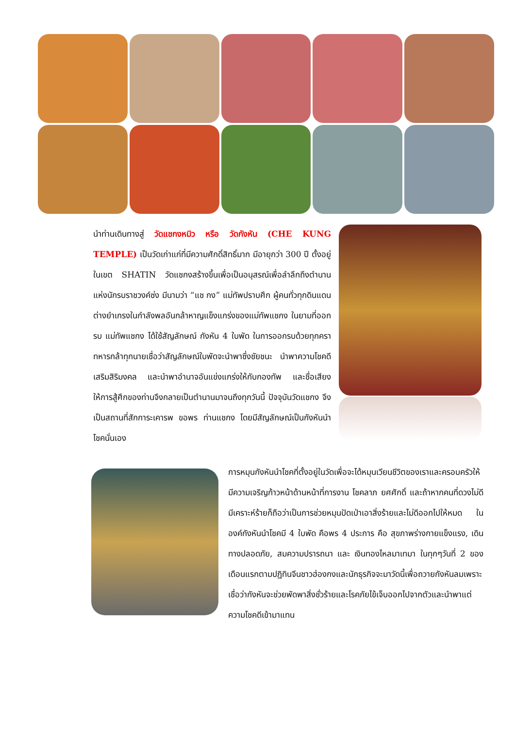นำท่านเดินทางสู่ วัดแชกงหมิว หรือ วัดกังหัน (CHE KUNG TEMPLE) เป็นวัดเก่าแก่ที่มีความศักดิ์สิทธิ์มาก มีอายุกว่า 300 ปี ตั้งอยู่ในเขต SHATIN วัดแชกงสร้างขึ้นเพื่อเป็นอนุสรณ์เพื่อลำลึกถึงตำนานแห่งนักรบราชวงค์ซ่ง มีนามว่า “แช กง” แม่ทัพปราบศึก ผู้คนทั่วทุกดินแดนต่างยำเกรงในกำลังพลอันกล้าหาญแข็งแกร่งของแม่ทัพแชกง ในยามที่ออกรบ แม่ทัพแชกง ได้ใช้สัญลักษณ์ กังหัน 4 ใบพัด ในการออกรบด้วยทุกครา ทหารกล้าทุกนายเชื่อว่าสัญลักษณ์ใบพัดจะนำพาซึ่งชัยชนะ นำพาความโชคดี เสริมสิริมงคล และนำพาอำนาจอันแข่งแกร่งให้กับกองทัพ และชื่อเสียงให้การสู้ศึกของท่านจึงกลายเป็นตำนานมาจนถึงทุกวันนี้ ปัจจุบันวัดแชกง จึงเป็นสถานที่สักการะเคารพ ขอพร ท่านแชกง โดยมีสัญลักษณ์เป็นกังหันนำโชคนั่นเอง
การหมุนกังหันนำโชคที่ตั้งอยู่ในวัดเพื่อจะได้หมุนเวียนชีวิตของเราและครอบครัวให้มีความเจริญก้าวหน้าด้านหน้าที่การงาน โชคลาภ ยศศักดิ์ และถ้าหากคนที่ดวงไม่ดีมีเคราะห์ร้ายก็ถือว่าเป็นการช่วยหมุนปัดเป่าเอาสิ่งร้ายและไม่ดีออกไปให้หมด ในองค์กังหันนำโชคมี 4 ใบพัด คือพร 4 ประการ คือ สุขภาพร่างกายแข็งแรง, เดินทางปลอดภัย, สมความปรารถนา และ เงินทองไหลมาเทมา ในทุกๆวันที่ 2 ของเดือนแรกตามปฏิทินจีนชาวฮ่องกงและนักธุรกิจจะมาวัดนี้เพื่อถวายกังหันลมเพราะเชื่อว่ากังหันจะช่วยพัดพาสิ่งชั่วร้ายและโรคภัยไข้เจ็บออกไปจากตัวและนำพาแต่ความโชคดีเข้ามาแทน